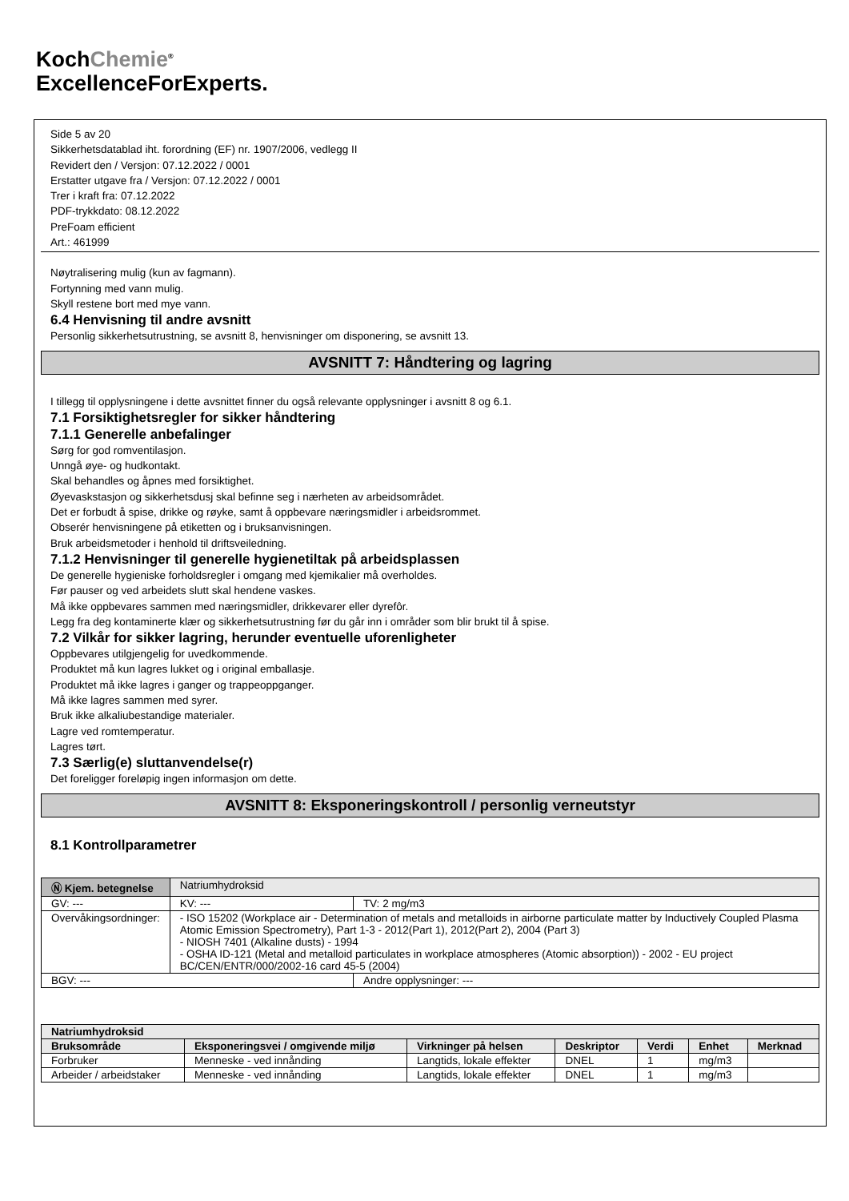KochChemie<sup>®</sup>
ExcellenceForExperts.
Side 5 av 20
Sikkerhetsdatablad iht. forordning (EF) nr. 1907/2006, vedlegg II
Revidert den / Versjon: 07.12.2022 / 0001
Erstatter utgave fra / Versjon: 07.12.2022 / 0001
Trer i kraft fra: 07.12.2022
PDF-trykkdato: 08.12.2022
PreFoam efficient
Art.: 461999
Nøytralisering mulig (kun av fagmann).
Fortynning med vann mulig.
Skyll restene bort med mye vann.
6.4 Henvisning til andre avsnitt
Personlig sikkerhetsutrustning, se avsnitt 8, henvisninger om disponering, se avsnitt 13.
AVSNITT 7: Håndtering og lagring
I tillegg til opplysningene i dette avsnittet finner du også relevante opplysninger i avsnitt 8 og 6.1.
7.1 Forsiktighetsregler for sikker håndtering
7.1.1 Generelle anbefalinger
Sørg for god romventilasjon.
Unngå øye- og hudkontakt.
Skal behandles og åpnes med forsiktighet.
Øyevaskstasjon og sikkerhetsdusj skal befinne seg i nærheten av arbeidsområdet.
Det er forbudt å spise, drikke og røyke, samt å oppbevare næringsmidler i arbeidsrommet.
Obserér henvisningene på etiketten og i bruksanvisningen.
Bruk arbeidsmetoder i henhold til driftsveiledning.
7.1.2 Henvisninger til generelle hygienetiltak på arbeidsplassen
De generelle hygieniske forholdsregler i omgang med kjemikalier må overholdes.
Før pauser og ved arbeidets slutt skal hendene vaskes.
Må ikke oppbevares sammen med næringsmidler, drikkevarer eller dyrefôr.
Legg fra deg kontaminerte klær og sikkerhetsutrustning før du går inn i områder som blir brukt til å spise.
7.2 Vilkår for sikker lagring, herunder eventuelle uforenligheter
Oppbevares utilgjengelig for uvedkommende.
Produktet må kun lagres lukket og i original emballasje.
Produktet må ikke lagres i ganger og trappeoppganger.
Må ikke lagres sammen med syrer.
Bruk ikke alkaliubestandige materialer.
Lagre ved romtemperatur.
Lagres tørt.
7.3 Særlig(e) sluttanvendelse(r)
Det foreligger foreløpig ingen informasjon om dette.
AVSNITT 8: Eksponeringskontroll / personlig verneutstyr
8.1 Kontrollparametrer
| Ⓝ Kjem. betegnelse | Natriumhydroksid | | |
| GV: --- | | KV: --- | TV: 2 mg/m3 |
| Overvåkingsordninger: | - ISO 15202 (Workplace air - Determination of metals and metalloids in airborne particulate matter by Inductively Coupled Plasma Atomic Emission Spectrometry), Part 1-3 - 2012(Part 1), 2012(Part 2), 2004 (Part 3) - NIOSH 7401 (Alkaline dusts) - 1994 - OSHA ID-121 (Metal and metalloid particulates in workplace atmospheres (Atomic absorption)) - 2002 - EU project BC/CEN/ENTR/000/2002-16 card 45-5 (2004) | | |
| BGV: --- | | | Andre opplysninger: --- |
| Natriumhydroksid | | | | | | |
| --- | --- | --- | --- | --- | --- | --- |
| Bruksområde | Eksponeringsvei / omgivende miljø | Virkninger på helsen | Deskriptor | Verdi | Enhet | Merknad |
| Forbruker | Menneske - ved innånding | Langtids, lokale effekter | DNEL | 1 | mg/m3 | |
| Arbeider / arbeidstaker | Menneske - ved innånding | Langtids, lokale effekter | DNEL | 1 | mg/m3 | |